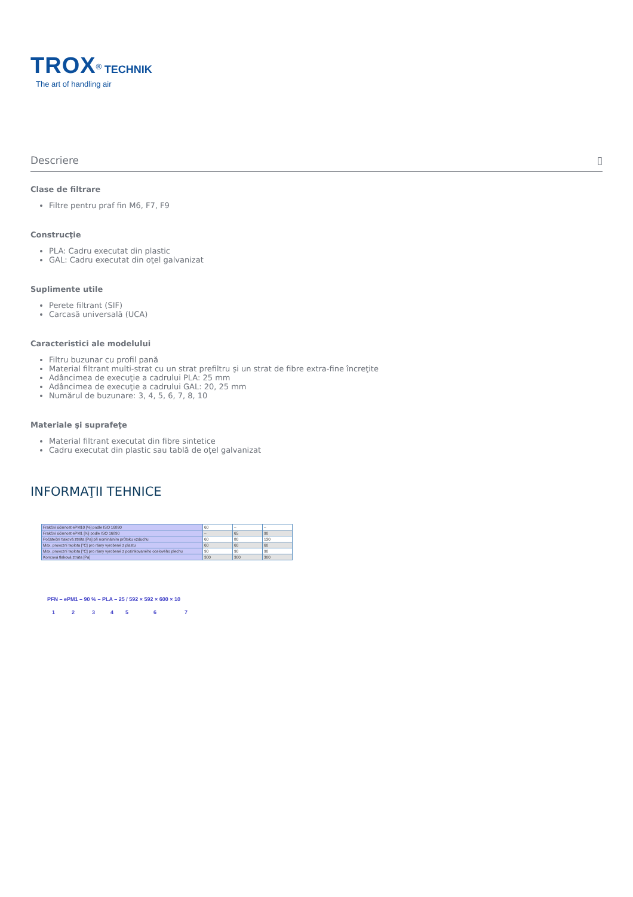TROX<sup>®</sup> TECHNIK
The art of handling air
Descriere ▯
Clase de filtrare
Filtre pentru praf fin M6, F7, F9
Construcţie
PLA: Cadru executat din plastic
GAL: Cadru executat din oţel galvanizat
Suplimente utile
Perete filtrant (SIF)
Carcasă universală (UCA)
Caracteristici ale modelului
Filtru buzunar cu profil pană
Material filtrant multi-strat cu un strat prefiltru şi un strat de fibre extra-fine încreţite
Adâncimea de execuţie a cadrului PLA: 25 mm
Adâncimea de execuţie a cadrului GAL: 20, 25 mm
Numărul de buzunare: 3, 4, 5, 6, 7, 8, 10
Materiale şi suprafeţe
Material filtrant executat din fibre sintetice
Cadru executat din plastic sau tablă de oţel galvanizat
INFORMAŢII TEHNICE
| Frakční účinnost ePM10 [%] podle ISO 16890 | 60 | – | – |
| Frakční účinnost ePM1 [%] podle ISO 16890 | – | 65 | 90 |
| Počáteční tlaková ztráta [Pa] při nominálním průtoku vzduchu | 60 | 80 | 130 |
| Max. provozní teplota [°C] pro rámy vyrobené z plastu | 60 | 60 | 60 |
| Max. provozní teplota [°C] pro rámy vyrobené z pozinkovaného ocelového plechu | 90 | 90 | 90 |
| Koncová tlaková ztráta [Pa] | 300 | 300 | 300 |
PFN – ePM1 – 90 % – PLA – 25 / 592 × 592 × 600 × 10
1 2 3 4 5 6 7